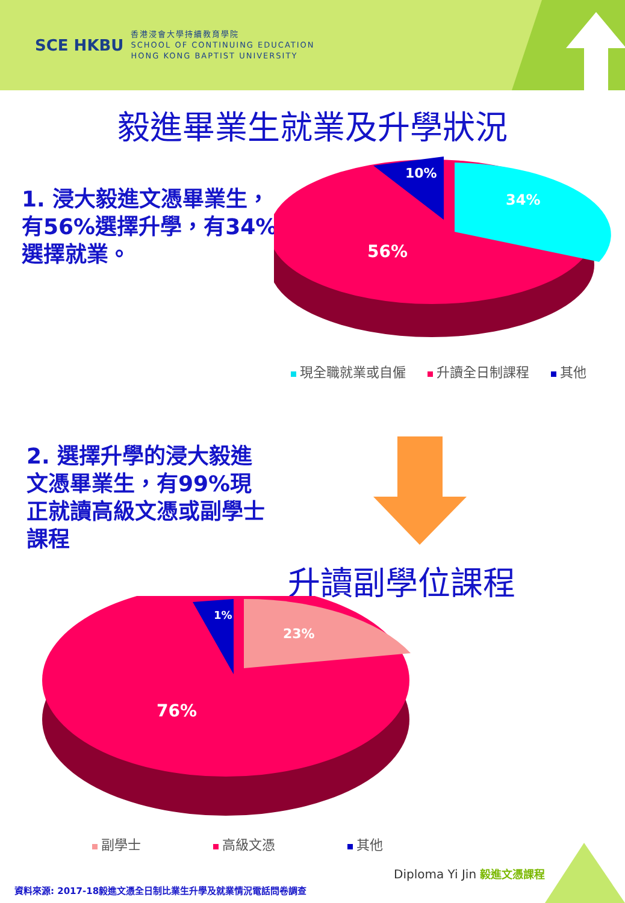SCE HKBU
香港浸會大學持續教育學院
SCHOOL OF CONTINUING EDUCATION
HONG KONG BAPTIST UNIVERSITY
毅進畢業生就業及升學狀況
1. 浸大毅進文憑畢業生，有56%選擇升學，有34%選擇就業。
56%
34%
10%
現全職就業或自僱 升讀全日制課程 其他
2. 選擇升學的浸大毅進文憑畢業生，有99%現正就讀高級文憑或副學士課程
升讀副學位課程
76%
23%
1%
副學士 高級文憑 其他
Diploma Yi Jin 毅進文憑課程
資料來源: 2017-18毅進文憑全日制比業生升學及就業情況電話問卷調查